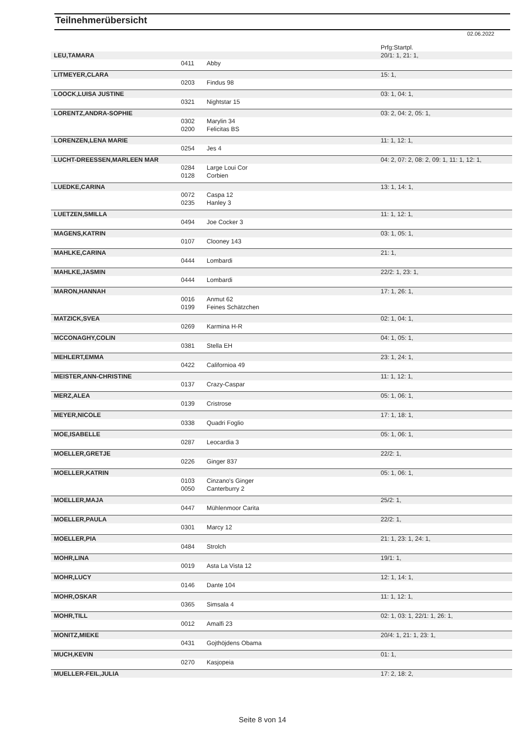Teilnehmerübersicht
02.06.2022
| | | | Prfg:Startpl. |
| LEU,TAMARA | | | 20/1: 1, 21: 1, |
| | 0411 | Abby | |
| LITMEYER,CLARA | | | 15: 1, |
| | 0203 | Findus 98 | |
| LOOCK,LUISA JUSTINE | | | 03: 1, 04: 1, |
| | 0321 | Nightstar 15 | |
| LORENTZ,ANDRA-SOPHIE | | | 03: 2, 04: 2, 05: 1, |
| | 0302 | Marylin 34 | |
| | 0200 | Felicitas BS | |
| LORENZEN,LENA MARIE | | | 11: 1, 12: 1, |
| | 0254 | Jes 4 | |
| LUCHT-DREESSEN,MARLEEN MAR | | | 04: 2, 07: 2, 08: 2, 09: 1, 11: 1, 12: 1, |
| | 0284 | Large Loui Cor | |
| | 0128 | Corbien | |
| LUEDKE,CARINA | | | 13: 1, 14: 1, |
| | 0072 | Caspa 12 | |
| | 0235 | Hanley 3 | |
| LUETZEN,SMILLA | | | 11: 1, 12: 1, |
| | 0494 | Joe Cocker 3 | |
| MAGENS,KATRIN | | | 03: 1, 05: 1, |
| | 0107 | Clooney 143 | |
| MAHLKE,CARINA | | | 21: 1, |
| | 0444 | Lombardi | |
| MAHLKE,JASMIN | | | 22/2: 1, 23: 1, |
| | 0444 | Lombardi | |
| MARON,HANNAH | | | 17: 1, 26: 1, |
| | 0016 | Anmut 62 | |
| | 0199 | Feines Schätzchen | |
| MATZICK,SVEA | | | 02: 1, 04: 1, |
| | 0269 | Karmina H-R | |
| MCCONAGHY,COLIN | | | 04: 1, 05: 1, |
| | 0381 | Stella EH | |
| MEHLERT,EMMA | | | 23: 1, 24: 1, |
| | 0422 | Californioa 49 | |
| MEISTER,ANN-CHRISTINE | | | 11: 1, 12: 1, |
| | 0137 | Crazy-Caspar | |
| MERZ,ALEA | | | 05: 1, 06: 1, |
| | 0139 | Cristrose | |
| MEYER,NICOLE | | | 17: 1, 18: 1, |
| | 0338 | Quadri Foglio | |
| MOE,ISABELLE | | | 05: 1, 06: 1, |
| | 0287 | Leocardia 3 | |
| MOELLER,GRETJE | | | 22/2: 1, |
| | 0226 | Ginger 837 | |
| MOELLER,KATRIN | | | 05: 1, 06: 1, |
| | 0103 | Cinzano's Ginger | |
| | 0050 | Canterburry 2 | |
| MOELLER,MAJA | | | 25/2: 1, |
| | 0447 | Mühlenmoor Carita | |
| MOELLER,PAULA | | | 22/2: 1, |
| | 0301 | Marcy 12 | |
| MOELLER,PIA | | | 21: 1, 23: 1, 24: 1, |
| | 0484 | Strolch | |
| MOHR,LINA | | | 19/1: 1, |
| | 0019 | Asta La Vista 12 | |
| MOHR,LUCY | | | 12: 1, 14: 1, |
| | 0146 | Dante 104 | |
| MOHR,OSKAR | | | 11: 1, 12: 1, |
| | 0365 | Simsala 4 | |
| MOHR,TILL | | | 02: 1, 03: 1, 22/1: 1, 26: 1, |
| | 0012 | Amalfi 23 | |
| MONITZ,MIEKE | | | 20/4: 1, 21: 1, 23: 1, |
| | 0431 | Gojthöjdens Obama | |
| MUCH,KEVIN | | | 01: 1, |
| | 0270 | Kasjopeia | |
| MUELLER-FEIL,JULIA | | | 17: 2, 18: 2, |
Seite 8 von 14